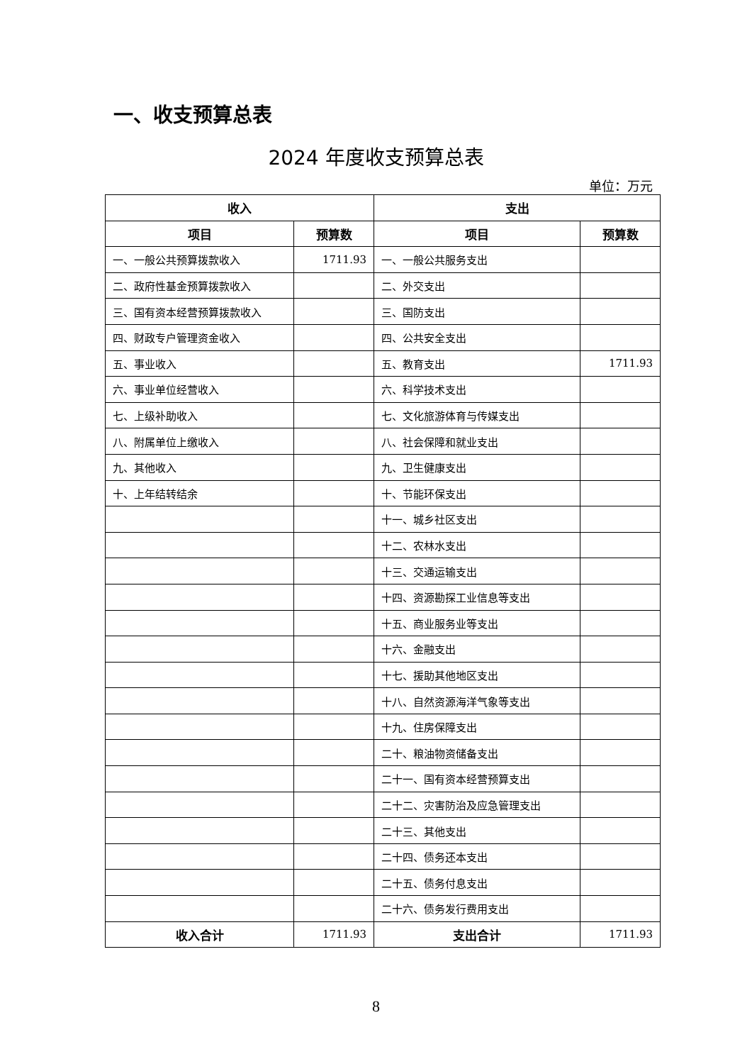一、收支预算总表
2024 年度收支预算总表
单位：万元
| 收入 | | 支出 | |
| --- | --- | --- | --- |
| 项目 | 预算数 | 项目 | 预算数 |
| 一、一般公共预算拨款收入 | 1711.93 | 一、一般公共服务支出 | |
| 二、政府性基金预算拨款收入 | | 二、外交支出 | |
| 三、国有资本经营预算拨款收入 | | 三、国防支出 | |
| 四、财政专户管理资金收入 | | 四、公共安全支出 | |
| 五、事业收入 | | 五、教育支出 | 1711.93 |
| 六、事业单位经营收入 | | 六、科学技术支出 | |
| 七、上级补助收入 | | 七、文化旅游体育与传媒支出 | |
| 八、附属单位上缴收入 | | 八、社会保障和就业支出 | |
| 九、其他收入 | | 九、卫生健康支出 | |
| 十、上年结转结余 | | 十、节能环保支出 | |
| | | 十一、城乡社区支出 | |
| | | 十二、农林水支出 | |
| | | 十三、交通运输支出 | |
| | | 十四、资源勘探工业信息等支出 | |
| | | 十五、商业服务业等支出 | |
| | | 十六、金融支出 | |
| | | 十七、援助其他地区支出 | |
| | | 十八、自然资源海洋气象等支出 | |
| | | 十九、住房保障支出 | |
| | | 二十、粮油物资储备支出 | |
| | | 二十一、国有资本经营预算支出 | |
| | | 二十二、灾害防治及应急管理支出 | |
| | | 二十三、其他支出 | |
| | | 二十四、债务还本支出 | |
| | | 二十五、债务付息支出 | |
| | | 二十六、债务发行费用支出 | |
| 收入合计 | 1711.93 | 支出合计 | 1711.93 |
8